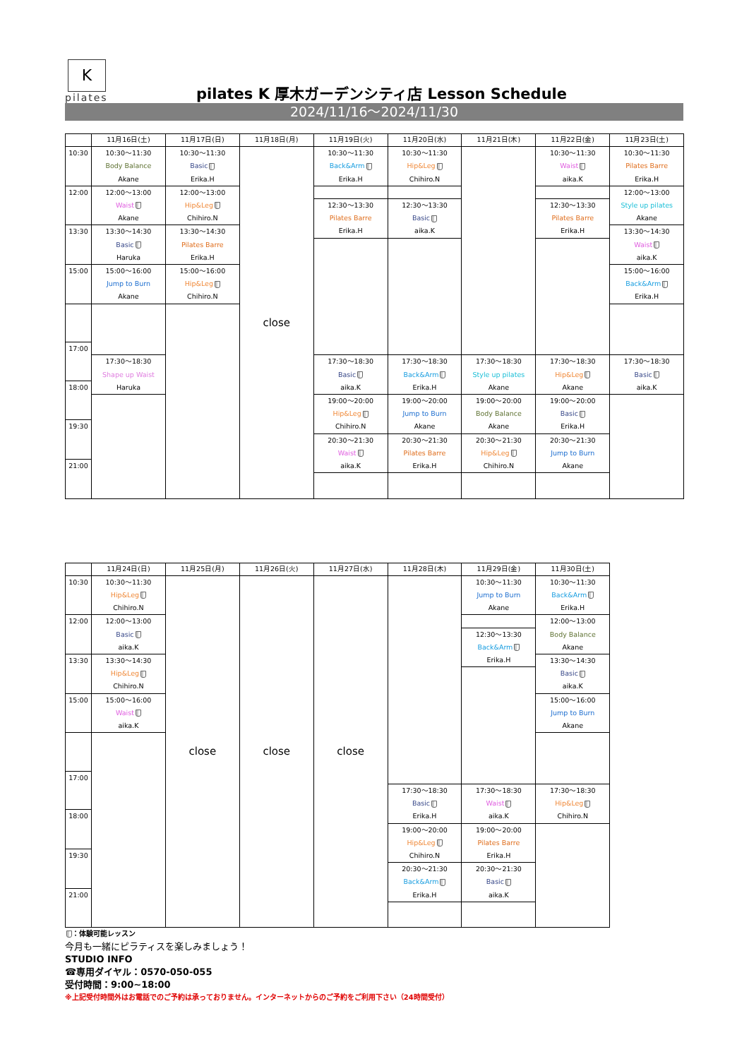K
pilates
pilates K 厚木ガーデンシティ店 Lesson Schedule
2024/11/16～2024/11/30
| | 11月16日(土) | 11月17日(日) | 11月18日(月) | 11月19日(火) | 11月20日(水) | 11月21日(木) | 11月22日(金) | 11月23日(土) |
| --- | --- | --- | --- | --- | --- | --- | --- | --- |
| 10:30 | 10:30～11:30 Body Balance Akane | 10:30～11:30 Basic Erika.H | close | 10:30～11:30 Back&Arm Erika.H | 10:30～11:30 Hip&Leg Chihiro.N | | 10:30～11:30 Waist aika.K | 10:30～11:30 Pilates Barre Erika.H |
| 12:00 | 12:00～13:00 Waist Akane | 12:00～13:00 Hip&Leg Chihiro.N | | | | | | 12:00～13:00 Style up pilates Akane |
| | | | | 12:30～13:30 Pilates Barre Erika.H | 12:30～13:30 Basic aika.K | | 12:30～13:30 Pilates Barre Erika.H | |
| 13:30 | 13:30～14:30 Basic Haruka | 13:30～14:30 Pilates Barre Erika.H | | | | | | 13:30～14:30 Waist aika.K |
| 15:00 | 15:00～16:00 Jump to Burn Akane | 15:00～16:00 Hip&Leg Chihiro.N | | | | | | 15:00～16:00 Back&Arm Erika.H |
| 17:00 | | | | | | | | |
| | 17:30～18:30 Shape up Waist Haruka | | | 17:30～18:30 Basic aika.K | 17:30～18:30 Back&Arm Erika.H | 17:30～18:30 Style up pilates Akane | 17:30～18:30 Hip&Leg Akane | 17:30～18:30 Basic aika.K |
| 18:00 | | | | | | | | |
| | | | | 19:00～20:00 Hip&Leg Chihiro.N | 19:00～20:00 Jump to Burn Akane | 19:00～20:00 Body Balance Akane | 19:00～20:00 Basic Erika.H | |
| 19:30 | | | | | | | | |
| | | | | 20:30～21:30 Waist aika.K | 20:30～21:30 Pilates Barre Erika.H | 20:30～21:30 Hip&Leg Chihiro.N | 20:30～21:30 Jump to Burn Akane | |
| 21:00 | | | | | | | | |
| | 11月24日(日) | 11月25日(月) | 11月26日(火) | 11月27日(水) | 11月28日(木) | 11月29日(金) | 11月30日(土) |
| --- | --- | --- | --- | --- | --- | --- | --- |
| 10:30 | 10:30～11:30 Hip&Leg Chihiro.N | close | close | close | | 10:30～11:30 Jump to Burn Akane | 10:30～11:30 Back&Arm Erika.H |
| 12:00 | 12:00～13:00 Basic aika.K | | | | | | 12:00～13:00 Body Balance Akane |
| | | | | | | 12:30～13:30 Back&Arm Erika.H | |
| 13:30 | 13:30～14:30 Hip&Leg Chihiro.N | | | | | | 13:30～14:30 Basic aika.K |
| 15:00 | 15:00～16:00 Waist aika.K | | | | | | 15:00～16:00 Jump to Burn Akane |
| 17:00 | | | | | | | |
| | | | | | 17:30～18:30 Basic Erika.H | 17:30～18:30 Waist aika.K | 17:30～18:30 Hip&Leg Chihiro.N |
| 18:00 | | | | | | | |
| | | | | | 19:00～20:00 Hip&Leg Chihiro.N | 19:00～20:00 Pilates Barre Erika.H | |
| 19:30 | | | | | | | |
| | | | | | 20:30～21:30 Back&Arm Erika.H | 20:30～21:30 Basic aika.K | |
| 21:00 | | | | | | | |
：体験可能レッスン
今月も一緒にピラティスを楽しみましょう！
STUDIO INFO
☎専用ダイヤル：0570-050-055
受付時間：9:00~18:00
※上記受付時間外はお電話でのご予約は承っておりません。インターネットからのご予約をご利用下さい（24時間受付）